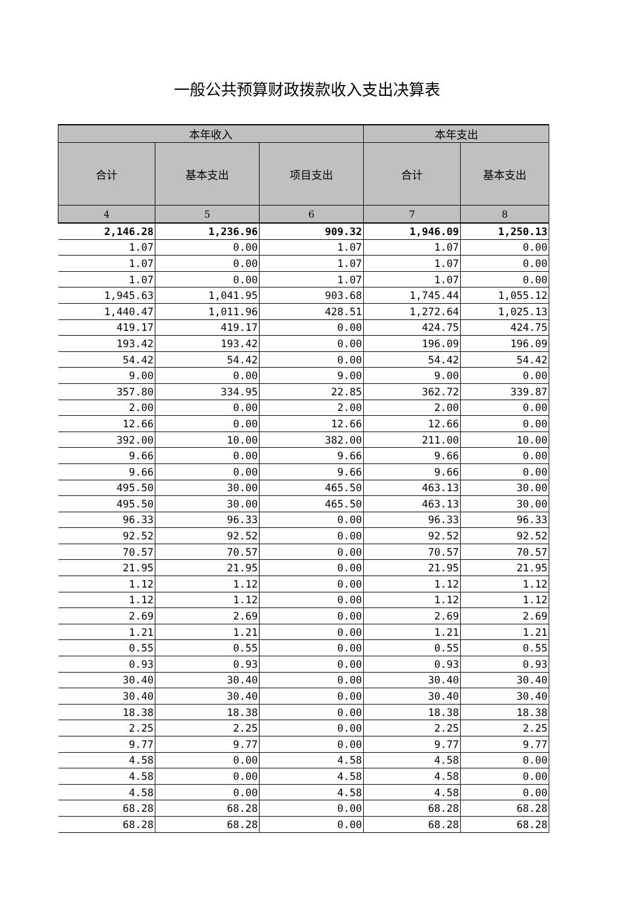一般公共预算财政拨款收入支出决算表
| 本年收入 | | | 本年支出 | |
| --- | --- | --- | --- | --- |
| 合计 | 基本支出 | 项目支出 | 合计 | 基本支出 |
| 4 | 5 | 6 | 7 | 8 |
| 2,146.28 | 1,236.96 | 909.32 | 1,946.09 | 1,250.13 |
| 1.07 | 0.00 | 1.07 | 1.07 | 0.00 |
| 1.07 | 0.00 | 1.07 | 1.07 | 0.00 |
| 1.07 | 0.00 | 1.07 | 1.07 | 0.00 |
| 1,945.63 | 1,041.95 | 903.68 | 1,745.44 | 1,055.12 |
| 1,440.47 | 1,011.96 | 428.51 | 1,272.64 | 1,025.13 |
| 419.17 | 419.17 | 0.00 | 424.75 | 424.75 |
| 193.42 | 193.42 | 0.00 | 196.09 | 196.09 |
| 54.42 | 54.42 | 0.00 | 54.42 | 54.42 |
| 9.00 | 0.00 | 9.00 | 9.00 | 0.00 |
| 357.80 | 334.95 | 22.85 | 362.72 | 339.87 |
| 2.00 | 0.00 | 2.00 | 2.00 | 0.00 |
| 12.66 | 0.00 | 12.66 | 12.66 | 0.00 |
| 392.00 | 10.00 | 382.00 | 211.00 | 10.00 |
| 9.66 | 0.00 | 9.66 | 9.66 | 0.00 |
| 9.66 | 0.00 | 9.66 | 9.66 | 0.00 |
| 495.50 | 30.00 | 465.50 | 463.13 | 30.00 |
| 495.50 | 30.00 | 465.50 | 463.13 | 30.00 |
| 96.33 | 96.33 | 0.00 | 96.33 | 96.33 |
| 92.52 | 92.52 | 0.00 | 92.52 | 92.52 |
| 70.57 | 70.57 | 0.00 | 70.57 | 70.57 |
| 21.95 | 21.95 | 0.00 | 21.95 | 21.95 |
| 1.12 | 1.12 | 0.00 | 1.12 | 1.12 |
| 1.12 | 1.12 | 0.00 | 1.12 | 1.12 |
| 2.69 | 2.69 | 0.00 | 2.69 | 2.69 |
| 1.21 | 1.21 | 0.00 | 1.21 | 1.21 |
| 0.55 | 0.55 | 0.00 | 0.55 | 0.55 |
| 0.93 | 0.93 | 0.00 | 0.93 | 0.93 |
| 30.40 | 30.40 | 0.00 | 30.40 | 30.40 |
| 30.40 | 30.40 | 0.00 | 30.40 | 30.40 |
| 18.38 | 18.38 | 0.00 | 18.38 | 18.38 |
| 2.25 | 2.25 | 0.00 | 2.25 | 2.25 |
| 9.77 | 9.77 | 0.00 | 9.77 | 9.77 |
| 4.58 | 0.00 | 4.58 | 4.58 | 0.00 |
| 4.58 | 0.00 | 4.58 | 4.58 | 0.00 |
| 4.58 | 0.00 | 4.58 | 4.58 | 0.00 |
| 68.28 | 68.28 | 0.00 | 68.28 | 68.28 |
| 68.28 | 68.28 | 0.00 | 68.28 | 68.28 |